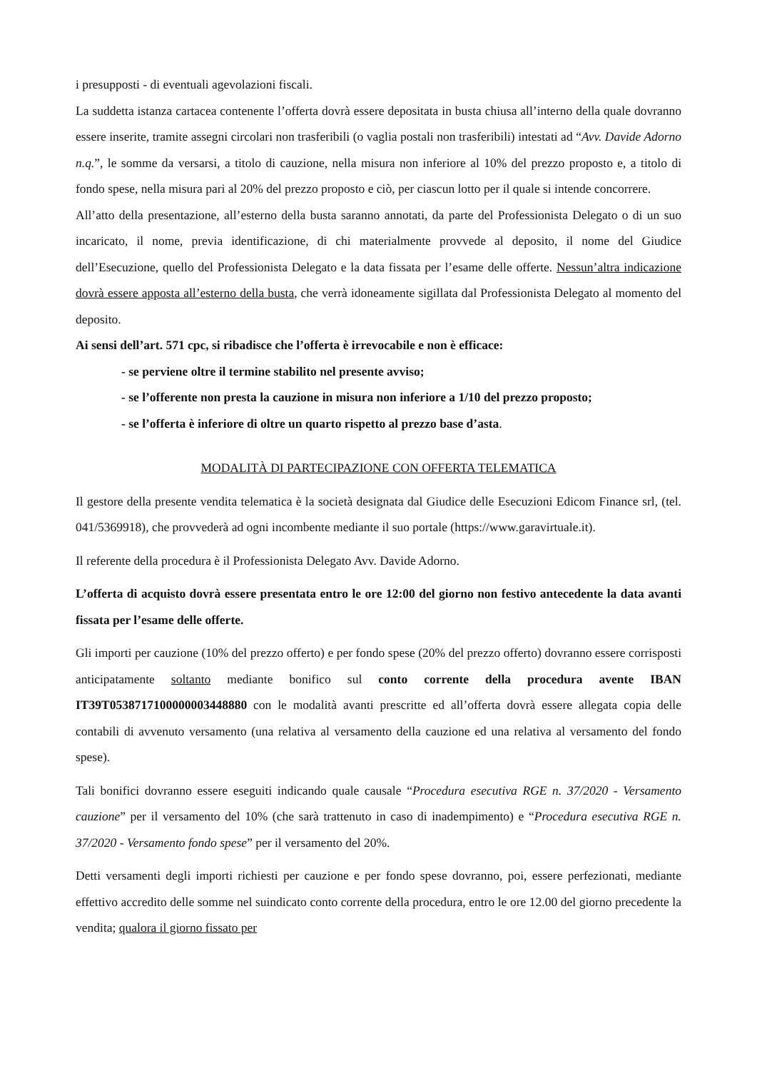i presupposti - di eventuali agevolazioni fiscali.
La suddetta istanza cartacea contenente l’offerta dovrà essere depositata in busta chiusa all’interno della quale dovranno essere inserite, tramite assegni circolari non trasferibili (o vaglia postali non trasferibili) intestati ad “Avv. Davide Adorno n.q.”, le somme da versarsi, a titolo di cauzione, nella misura non inferiore al 10% del prezzo proposto e, a titolo di fondo spese, nella misura pari al 20% del prezzo proposto e ciò, per ciascun lotto per il quale si intende concorrere.
All’atto della presentazione, all’esterno della busta saranno annotati, da parte del Professionista Delegato o di un suo incaricato, il nome, previa identificazione, di chi materialmente provvede al deposito, il nome del Giudice dell’Esecuzione, quello del Professionista Delegato e la data fissata per l’esame delle offerte. Nessun’altra indicazione dovrà essere apposta all’esterno della busta, che verrà idoneamente sigillata dal Professionista Delegato al momento del deposito.
Ai sensi dell’art. 571 cpc, si ribadisce che l’offerta è irrevocabile e non è efficace:
- se perviene oltre il termine stabilito nel presente avviso;
- se l’offerente non presta la cauzione in misura non inferiore a 1/10 del prezzo proposto;
- se l’offerta è inferiore di oltre un quarto rispetto al prezzo base d’asta.
MODALITÀ DI PARTECIPAZIONE CON OFFERTA TELEMATICA
Il gestore della presente vendita telematica è la società designata dal Giudice delle Esecuzioni Edicom Finance srl, (tel. 041/5369918), che provvederà ad ogni incombente mediante il suo portale (https://www.garavirtuale.it).
Il referente della procedura è il Professionista Delegato Avv. Davide Adorno.
L’offerta di acquisto dovrà essere presentata entro le ore 12:00 del giorno non festivo antecedente la data avanti fissata per l’esame delle offerte.
Gli importi per cauzione (10% del prezzo offerto) e per fondo spese (20% del prezzo offerto) dovranno essere corrisposti anticipatamente soltanto mediante bonifico sul conto corrente della procedura avente IBAN IT39T0538717100000003448880 con le modalità avanti prescritte ed all’offerta dovrà essere allegata copia delle contabili di avvenuto versamento (una relativa al versamento della cauzione ed una relativa al versamento del fondo spese).
Tali bonifici dovranno essere eseguiti indicando quale causale “Procedura esecutiva RGE n. 37/2020 - Versamento cauzione” per il versamento del 10% (che sarà trattenuto in caso di inadempimento) e “Procedura esecutiva RGE n. 37/2020 - Versamento fondo spese” per il versamento del 20%.
Detti versamenti degli importi richiesti per cauzione e per fondo spese dovranno, poi, essere perfezionati, mediante effettivo accredito delle somme nel suindicato conto corrente della procedura, entro le ore 12.00 del giorno precedente la vendita; qualora il giorno fissato per